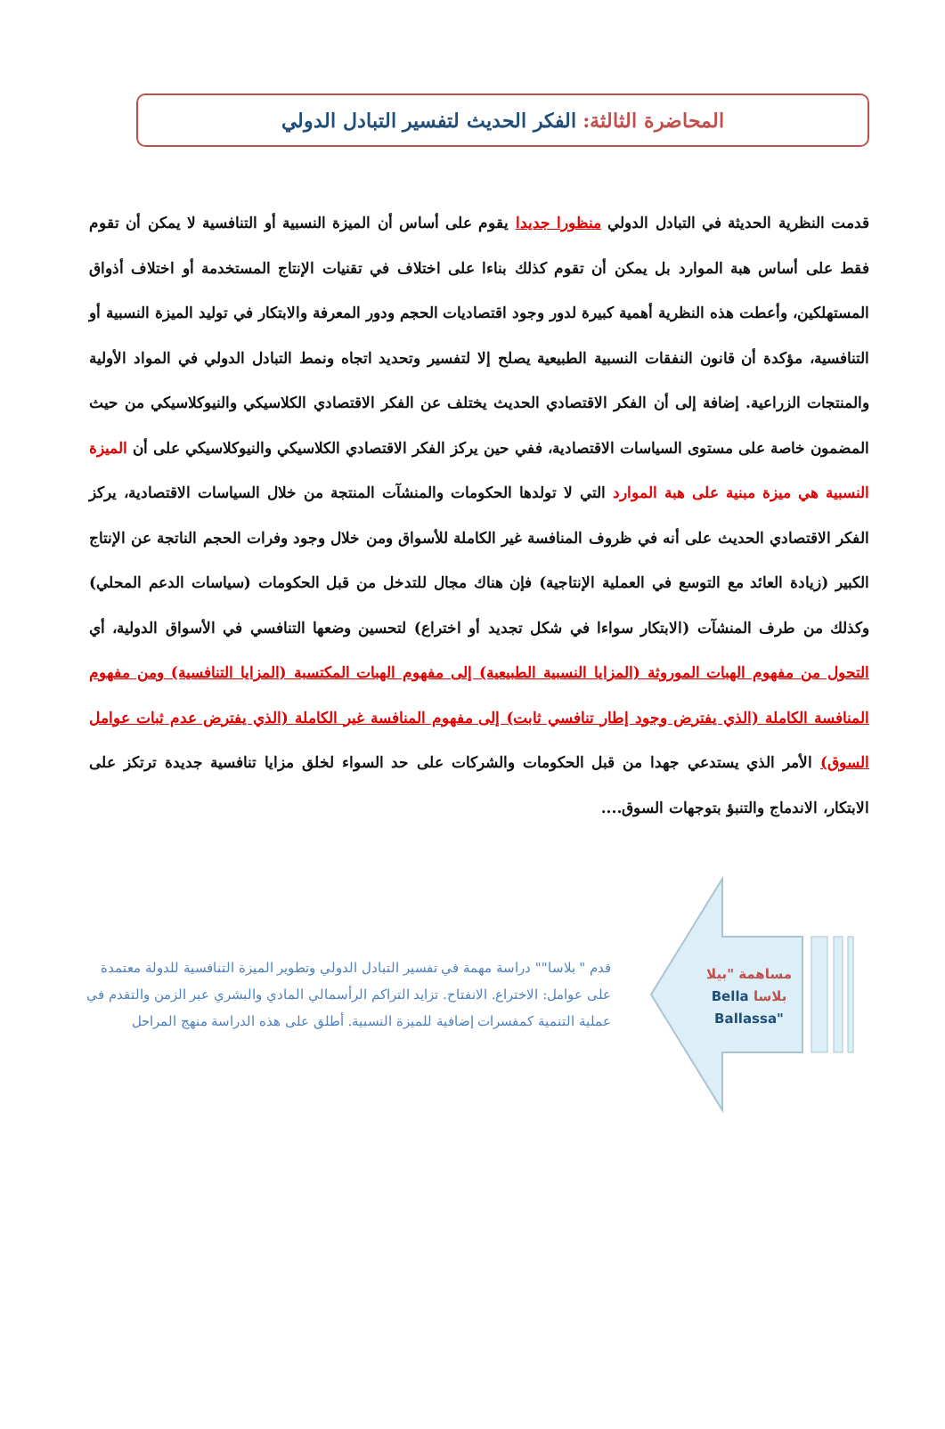المحاضرة الثالثة: الفكر الحديث لتفسير التبادل الدولي
قدمت النظرية الحديثة في التبادل الدولي منظورا جديدا يقوم على أساس أن الميزة النسبية أو التنافسية لا يمكن أن تقوم فقط على أساس هبة الموارد بل يمكن أن تقوم كذلك بناءا على اختلاف في تقنيات الإنتاج المستخدمة أو اختلاف أذواق المستهلكين، وأعطت هذه النظرية أهمية كبيرة لدور وجود اقتصاديات الحجم ودور المعرفة والابتكار في توليد الميزة النسبية أو التنافسية، مؤكدة أن قانون النفقات النسبية الطبيعية يصلح إلا لتفسير وتحديد اتجاه ونمط التبادل الدولي في المواد الأولية والمنتجات الزراعية. إضافة إلى أن الفكر الاقتصادي الحديث يختلف عن الفكر الاقتصادي الكلاسيكي والنيوكلاسيكي من حيث المضمون خاصة على مستوى السياسات الاقتصادية، ففي حين يركز الفكر الاقتصادي الكلاسيكي والنيوكلاسيكي على أن الميزة النسبية هي ميزة مبنية على هبة الموارد التي لا تولدها الحكومات والمنشآت المنتجة من خلال السياسات الاقتصادية، يركز الفكر الاقتصادي الحديث على أنه في ظروف المنافسة غير الكاملة للأسواق ومن خلال وجود وفرات الحجم الناتجة عن الإنتاج الكبير (زيادة العائد مع التوسع في العملية الإنتاجية) فإن هناك مجال للتدخل من قبل الحكومات (سياسات الدعم المحلي) وكذلك من طرف المنشآت (الابتكار سواءا في شكل تجديد أو اختراع) لتحسين وضعها التنافسي في الأسواق الدولية، أي التحول من مفهوم الهبات الموروثة (المزايا النسبية الطبيعية) إلى مفهوم الهبات المكتسبة (المزايا التنافسية) ومن مفهوم المنافسة الكاملة (الذي يفترض وجود إطار تنافسي ثابت) إلى مفهوم المنافسة غير الكاملة (الذي يفترض عدم ثبات عوامل السوق) الأمر الذي يستدعي جهدا من قبل الحكومات والشركات على حد السواء لخلق مزايا تنافسية جديدة ترتكز على الابتكار، الاندماج والتنبؤ بتوجهات السوق....
قدم " بلاسا"" دراسة مهمة في تفسير التبادل الدولي وتطوير الميزة التنافسية للدولة معتمدة على عوامل: الاختراع. الانفتاح. تزايد التراكم الرأسمالي المادي والبشري عبر الزمن والتقدم في عملية التنمية كمفسرات إضافية للميزة النسبية. أطلق على هذه الدراسة منهج المراحل
مساهمة "بيلا بلاسا Bella
"Ballassa